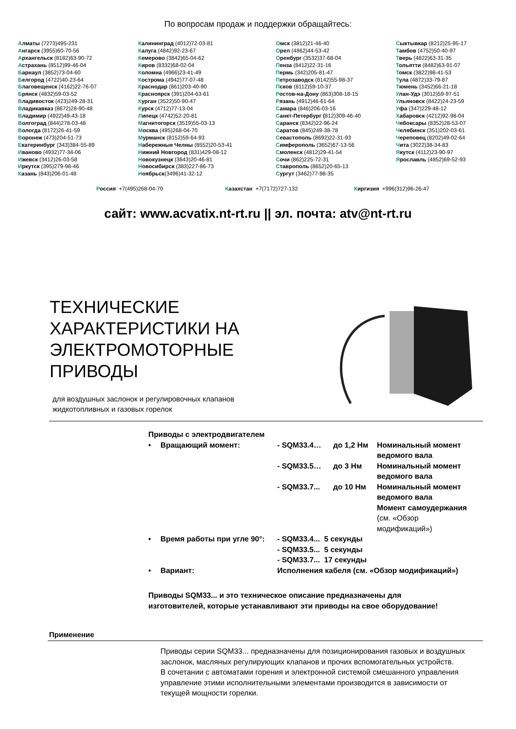По вопросам продаж и поддержки обращайтесь:
Алматы (7273)495-231
Ангарск (3955)60-70-56
Архангельск (8182)63-90-72
Астрахань (8512)99-46-04
Барнаул (3852)73-04-60
Белгород (4722)40-23-64
Благовещенск (4162)22-76-07
Брянск (4832)59-03-52
Владивосток (423)249-28-31
Владикавказ (8672)28-90-48
Владимир (4922)49-43-18
Волгоград (844)278-03-48
Вологда (8172)26-41-59
Воронеж (473)204-51-73
Екатеринбург (343)384-55-89
Иваново (4932)77-34-06
Ижевск (3412)26-03-58
Иркутск (395)279-98-46
Казань (843)206-01-48
Калининград (4012)72-03-81
Калуга (4842)92-23-67
Кемерово (3842)65-04-62
Киров (8332)68-02-04
Коломна (4966)23-41-49
Кострома (4942)77-07-48
Краснодар (861)203-40-90
Красноярск (391)204-63-61
Курган (3522)50-90-47
Курск (4712)77-13-04
Липецк (4742)52-20-81
Магнитогорск (3519)55-03-13
Москва (495)268-04-70
Мурманск (8152)59-64-93
Набережные Челны (8552)20-53-41
Нижний Новгород (831)429-08-12
Новокузнецк (3843)20-46-81
Новосибирск (383)227-86-73
Ноябрьск(3496)41-32-12
Омск (3812)21-46-40
Орел (4862)44-53-42
Оренбург (3532)37-68-04
Пенза (8412)22-31-16
Пермь (342)205-81-47
Петрозаводск (8142)55-98-37
Псков (8112)59-10-37
Ростов-на-Дону (863)308-18-15
Рязань (4912)46-61-64
Самара (846)206-03-16
Санкт-Петербург (812)309-46-40
Саранск (8342)22-96-24
Саратов (845)249-38-78
Севастополь (8692)22-31-93
Симферополь (3652)67-13-56
Смоленск (4812)29-41-54
Сочи (862)225-72-31
Ставрополь (8652)20-65-13
Сургут (3462)77-98-35
Сыктывкар (8212)25-95-17
Тамбов (4752)50-40-97
Тверь (4822)63-31-35
Тольятти (8482)63-91-07
Томск (3822)98-41-53
Тула (4872)33-79-87
Тюмень (3452)66-21-18
Улан-Удэ (3012)59-97-51
Ульяновск (8422)24-23-59
Уфа (347)229-48-12
Хабаровск (4212)92-98-04
Чебоксары (8352)28-53-07
Челябинск (351)202-03-61
Череповец (8202)49-02-64
Чита (3022)38-34-83
Якутск (4112)23-90-97
Ярославль (4852)69-52-93
Россия +7(495)268-04-70 Казахстан +7(7172)727-132 Киргизия +996(312)96-26-47
сайт: www.acvatix.nt-rt.ru || эл. почта: atv@nt-rt.ru
ТЕХНИЧЕСКИЕ ХАРАКТЕРИСТИКИ НА ЭЛЕКТРОМОТОРНЫЕ ПРИВОДЫ
для воздушных заслонок и регулировочных клапанов
жидкотопливных и газовых горелок
Приводы с электродвигателем
| • | Вращающий момент: | - SQM33.4… | до 1,2 Нм | Номинальный момент ведомого вала |
| | | - SQM33.5… | до 3 Нм | Номинальный момент ведомого вала |
| | | - SQM33.7... | до 10 Нм | Номинальный момент ведомого вала Момент самоудержания (см. «Обзор модификаций») |
| • | Время работы при угле 90°: | - SQM33.4... 5 секунды | | |
| | | - SQM33.5... 5 секунды | | |
| | | - SQM33.7... 17 секунды | | |
| • | Вариант: | Исполнения кабеля (см. «Обзор модификаций») | | |
Приводы SQM33... и это техническое описание предназначены для
изготовителей, которые устанавливают эти приводы на свое оборудование!
Применение
Приводы серии SQM33... предназначены для позиционирования газовых и воздушных заслонок, масляных регулирующих клапанов и прочих вспомогательных устройств.
В сочетании с автоматами горения и электронной системой смешанного управления управление этими исполнительными элементами производится в зависимости от текущей мощности горелки.